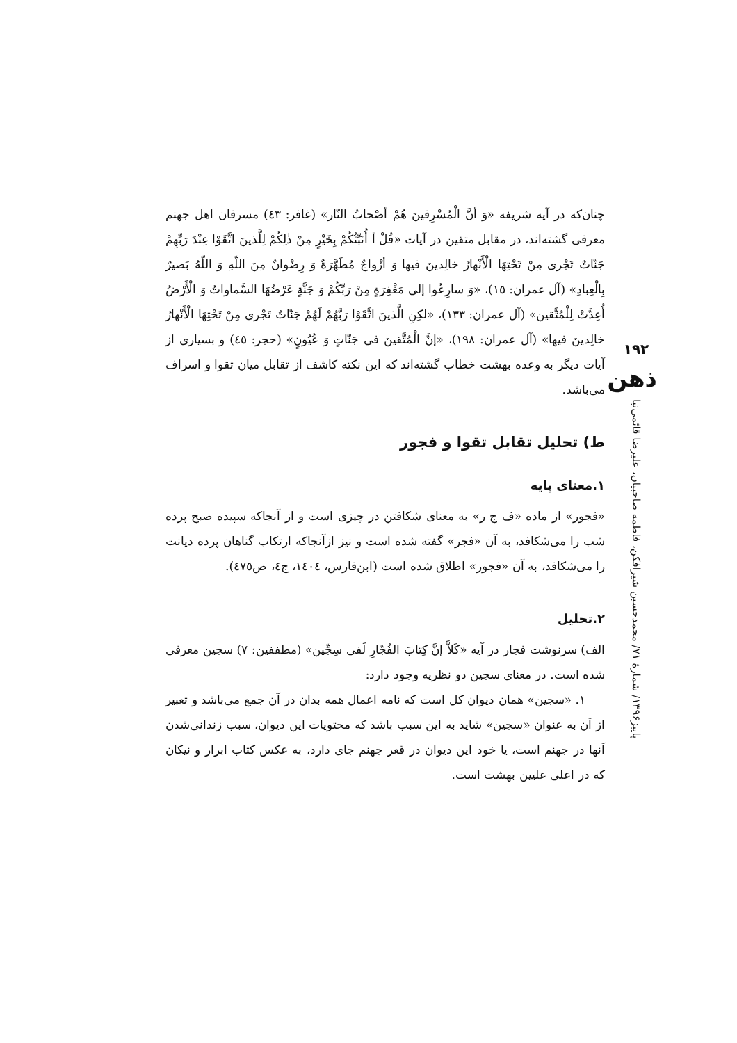چنان‌که در آیه شریفه «وَ أنَّ الْمُسْرِفینَ هُمْ أصْحابُ النّار» (غافر: ٤٣) مسرفان اهل جهنم معرفی گشته‌اند، در مقابل متقین در آیات «قُلْ أ أُنَبِّئُكُمْ بِخَيْرٍ مِنْ ذٰلِكُمْ لِلَّذينَ اتَّقَوْا عِنْدَ رَبِّهِمْ جَنّاتٌ تَجْرى مِنْ تَحْتِهَا الْأَنْهارُ خالِدينَ فيها وَ أزْواجٌ مُطَهَّرَةٌ وَ رِضْوانٌ مِنَ اللّهِ وَ اللّهُ بَصيرٌ بِالْعِبادِ» (آل عمران: ١٥)، «وَ سارِعُوا إلى مَغْفِرَةٍ مِنْ رَبِّكُمْ وَ جَنَّةٍ عَرْضُهَا السَّماواتُ وَ الْأَرْضُ أُعِدَّتْ لِلْمُتَّقين» (آل عمران: ١٣٣)، «لكِنِ الَّذينَ اتَّقَوْا رَبَّهُمْ لَهُمْ جَنّاتٌ تَجْرى مِنْ تَحْتِهَا الْأَنْهارُ خالِدينَ فيها» (آل عمران: ١٩٨)، «إنَّ الْمُتَّقينَ فى جَنّاتٍ وَ عُيُونٍ» (حجر: ٤٥) و بسیاری از آیات دیگر به وعده بهشت خطاب گشته‌اند که این نکته کاشف از تقابل میان تقوا و اسراف می‌باشد.
ط) تحلیل تقابل تقوا و فجور
۱.معنای پایه
«فجور» از ماده «ف ج ر» به معنای شکافتن در چیزی است و از آنجاکه سپیده صبح پرده شب را می‌شکافد، به آن «فجر» گفته شده است و نیز ازآنجاکه ارتکاب گناهان پرده دیانت را می‌شکافد، به آن «فجور» اطلاق شده است (ابن‌فارس، ١٤٠٤، ج٤، ص٤٧٥).
۲.تحلیل
الف) سرنوشت فجار در آیه «کَلاَّ إنَّ کِتابَ الفُجّارِ لَفى سِجِّين» (مطففین: ۷) سجین معرفی شده است. در معنای سجین دو نظریه وجود دارد:
۱. «سجین» همان دیوان کل است که نامه اعمال همه بدان در آن جمع می‌باشد و تعبیر از آن به عنوان «سجین» شاید به این سبب باشد که محتویات این دیوان، سبب زندانی‌شدن آنها در جهنم است، یا خود این دیوان در قعر جهنم جای دارد، به عکس کتاب ابرار و نیکان که در اعلی علیین بهشت است.
۱۹۲
ذهن
پاییز۱۳۹۶/ شمارهٔ ۷۱/ محمدحسین شیرافکن، فاطمه صاحبیان، علیرضا قائمی‌نیا